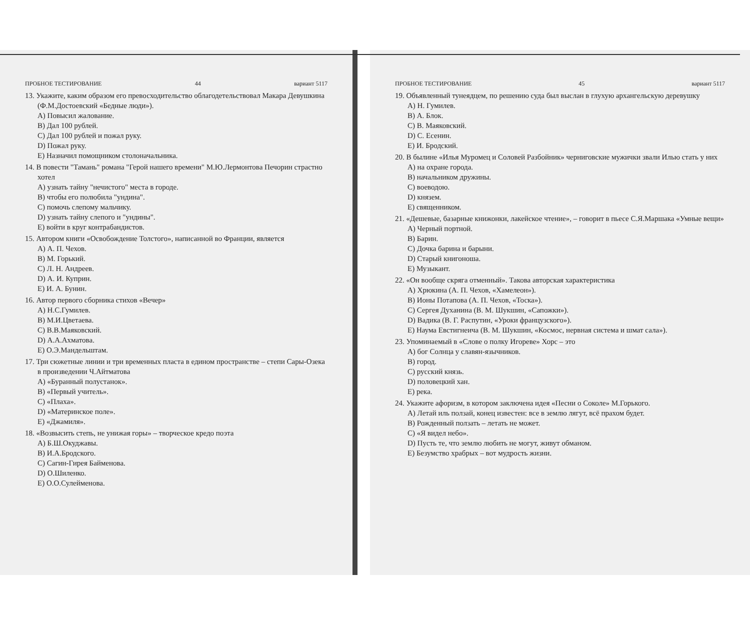ПРОБНОЕ ТЕСТИРОВАНИЕ 44 вариант 5117
13. Укажите, каким образом его превосходительство облагодетельствовал Макара Девушкина (Ф.М.Достоевский «Бедные люди»).
A) Повысил жалование.
B) Дал 100 рублей.
C) Дал 100 рублей и пожал руку.
D) Пожал руку.
E) Назначил помощником столоначальника.
14. В повести "Тамань" романа "Герой нашего времени" М.Ю.Лермонтова Печорин страстно хотел
A) узнать тайну "нечистого" места в городе.
B) чтобы его полюбила "ундина".
C) помочь слепому мальчику.
D) узнать тайну слепого и "ундины".
E) войти в круг контрабандистов.
15. Автором книги «Освобождение Толстого», написанной во Франции, является
A) А. П. Чехов.
B) М. Горький.
C) Л. Н. Андреев.
D) А. И. Куприн.
E) И. А. Бунин.
16. Автор первого сборника стихов «Вечер»
A) Н.С.Гумилев.
B) М.И.Цветаева.
C) В.В.Маяковский.
D) А.А.Ахматова.
E) О.Э.Мандельштам.
17. Три сюжетные линии и три временных пласта в едином пространстве – степи Сары-Озека в произведении Ч.Айтматова
A) «Буранный полустанок».
B) «Первый учитель».
C) «Плаха».
D) «Материнское поле».
E) «Джамиля».
18. «Возвысить степь, не унижая горы» – творческое кредо поэта
A) Б.Ш.Окуджавы.
B) И.А.Бродского.
C) Сагин-Гирея Байменова.
D) О.Шиленко.
E) О.О.Сулейменова.
ПРОБНОЕ ТЕСТИРОВАНИЕ 45 вариант 5117
19. Объявленный тунеядцем, по решению суда был выслан в глухую архангельскую деревушку
A) Н. Гумилев.
B) А. Блок.
C) В. Маяковский.
D) С. Есенин.
E) И. Бродский.
20. В былине «Илья Муромец и Соловей Разбойник» черниговские мужички звали Илью стать у них
A) на охране города.
B) начальником дружины.
C) воеводою.
D) князем.
E) священником.
21. «Дешевые, базарные книжонки, лакейское чтение», – говорит в пьесе С.Я.Маршака «Умные вещи»
A) Черный портной.
B) Барин.
C) Дочка барина и барыни.
D) Старый книгоноша.
E) Музыкант.
22. «Он вообще скряга отменный». Такова авторская характеристика
A) Хрюкина (А. П. Чехов, «Хамелеон»).
B) Ионы Потапова (А. П. Чехов, «Тоска»).
C) Сергея Духанина (В. М. Шукшин, «Сапожки»).
D) Вадика (В. Г. Распутин, «Уроки французского»).
E) Наума Евстигнеича (В. М. Шукшин, «Космос, нервная система и шмат сала»).
23. Упоминаемый в «Слове о полку Игореве» Хорс – это
A) бог Солнца у славян-язычников.
B) город.
C) русский князь.
D) половецкий хан.
E) река.
24. Укажите афоризм, в котором заключена идея «Песни о Соколе» М.Горького.
A) Летай иль ползай, конец известен: все в землю лягут, всё прахом будет.
B) Рожденный ползать – летать не может.
C) «Я видел небо».
D) Пусть те, что землю любить не могут, живут обманом.
E) Безумство храбрых – вот мудрость жизни.